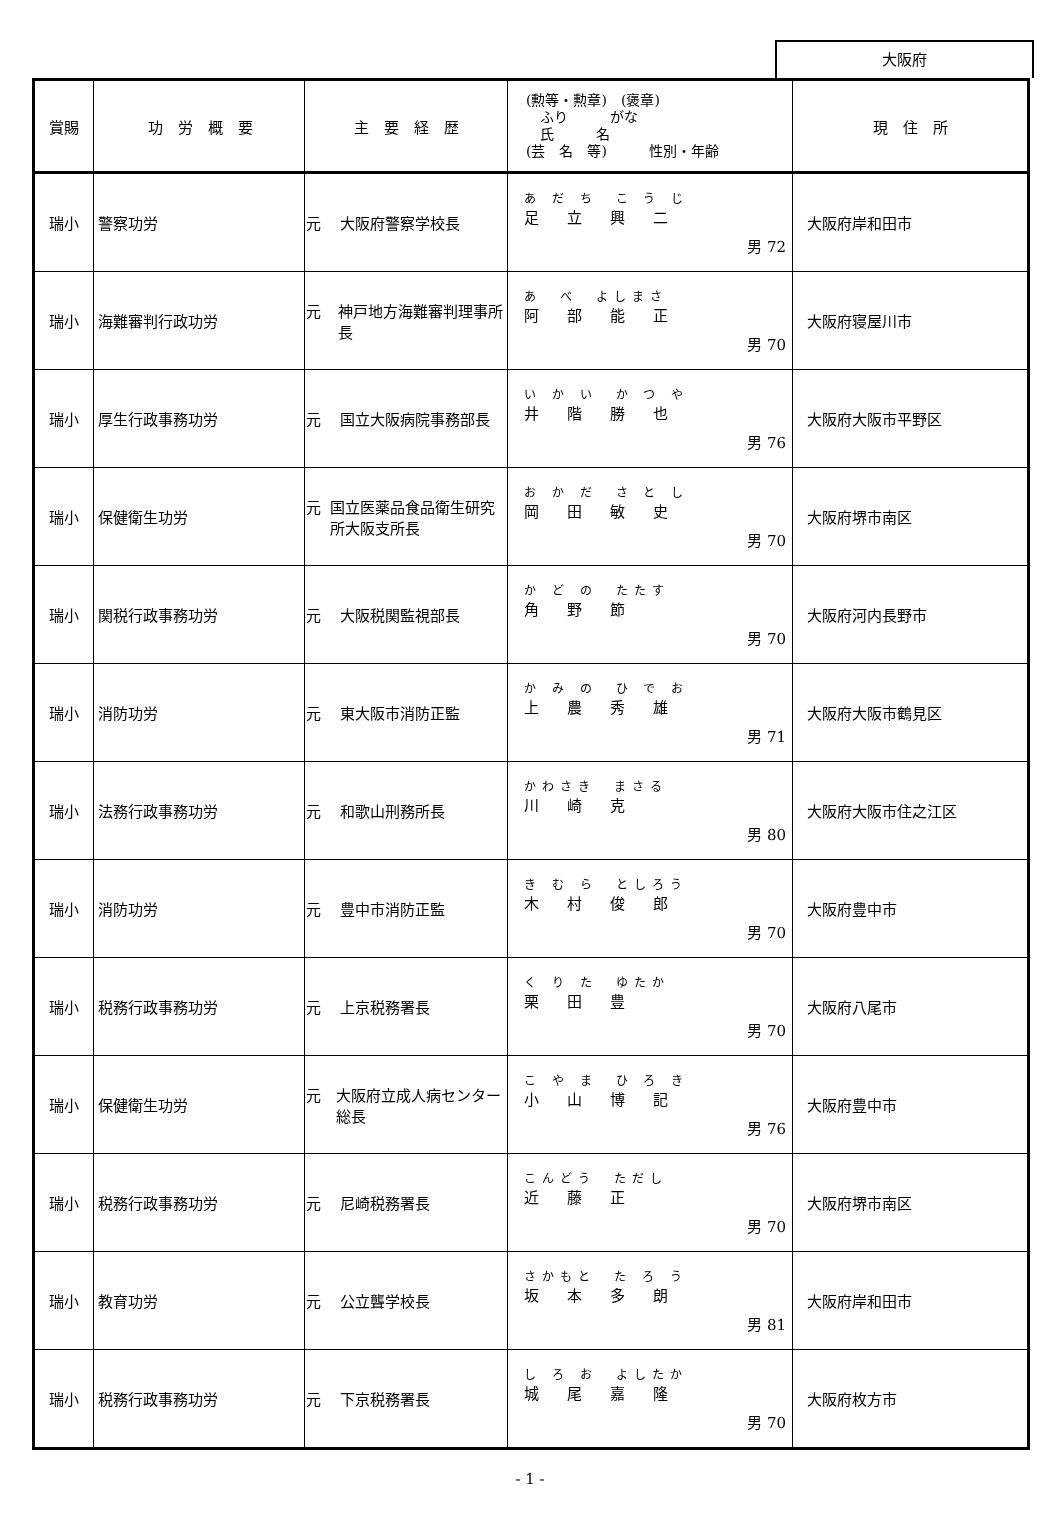大阪府
| 賞賜 | 功 労 概 要 | 主 要 経 歴 | (勲等・勲章) (褒章) ふり がな 氏 名 (芸 名 等) 性別・年齢 | 現 住 所 |
| --- | --- | --- | --- | --- |
| 瑞小 | 警察功労 | 元 大阪府警察学校長 | あ だ ち こ う じ 足立興二 男 72 | 大阪府岸和田市 |
| 瑞小 | 海難審判行政功労 | 元 神戸地方海難審判理事所長 | あ べ よしまさ 阿部能正 男 70 | 大阪府寝屋川市 |
| 瑞小 | 厚生行政事務功労 | 元 国立大阪病院事務部長 | い か い か つ や 井階勝也 男 76 | 大阪府大阪市平野区 |
| 瑞小 | 保健衛生功労 | 元 国立医薬品食品衛生研究所大阪支所長 | お か だ さ と し 岡田敏史 男 70 | 大阪府堺市南区 |
| 瑞小 | 関税行政事務功労 | 元 大阪税関監視部長 | か ど の たたす 角野節 男 70 | 大阪府河内長野市 |
| 瑞小 | 消防功労 | 元 東大阪市消防正監 | か み の ひ で お 上農秀雄 男 71 | 大阪府大阪市鶴見区 |
| 瑞小 | 法務行政事務功労 | 元 和歌山刑務所長 | かわさき まさる 川崎克 男 80 | 大阪府大阪市住之江区 |
| 瑞小 | 消防功労 | 元 豊中市消防正監 | き む ら としろう 木村俊郎 男 70 | 大阪府豊中市 |
| 瑞小 | 税務行政事務功労 | 元 上京税務署長 | く り た ゆたか 栗田豊 男 70 | 大阪府八尾市 |
| 瑞小 | 保健衛生功労 | 元 大阪府立成人病センター総長 | こ や ま ひ ろ き 小山博記 男 76 | 大阪府豊中市 |
| 瑞小 | 税務行政事務功労 | 元 尼崎税務署長 | こんどう ただし 近藤正 男 70 | 大阪府堺市南区 |
| 瑞小 | 教育功労 | 元 公立聾学校長 | さかもと た ろ う 坂本多朗 男 81 | 大阪府岸和田市 |
| 瑞小 | 税務行政事務功労 | 元 下京税務署長 | し ろ お よしたか 城尾嘉隆 男 70 | 大阪府枚方市 |
- 1 -